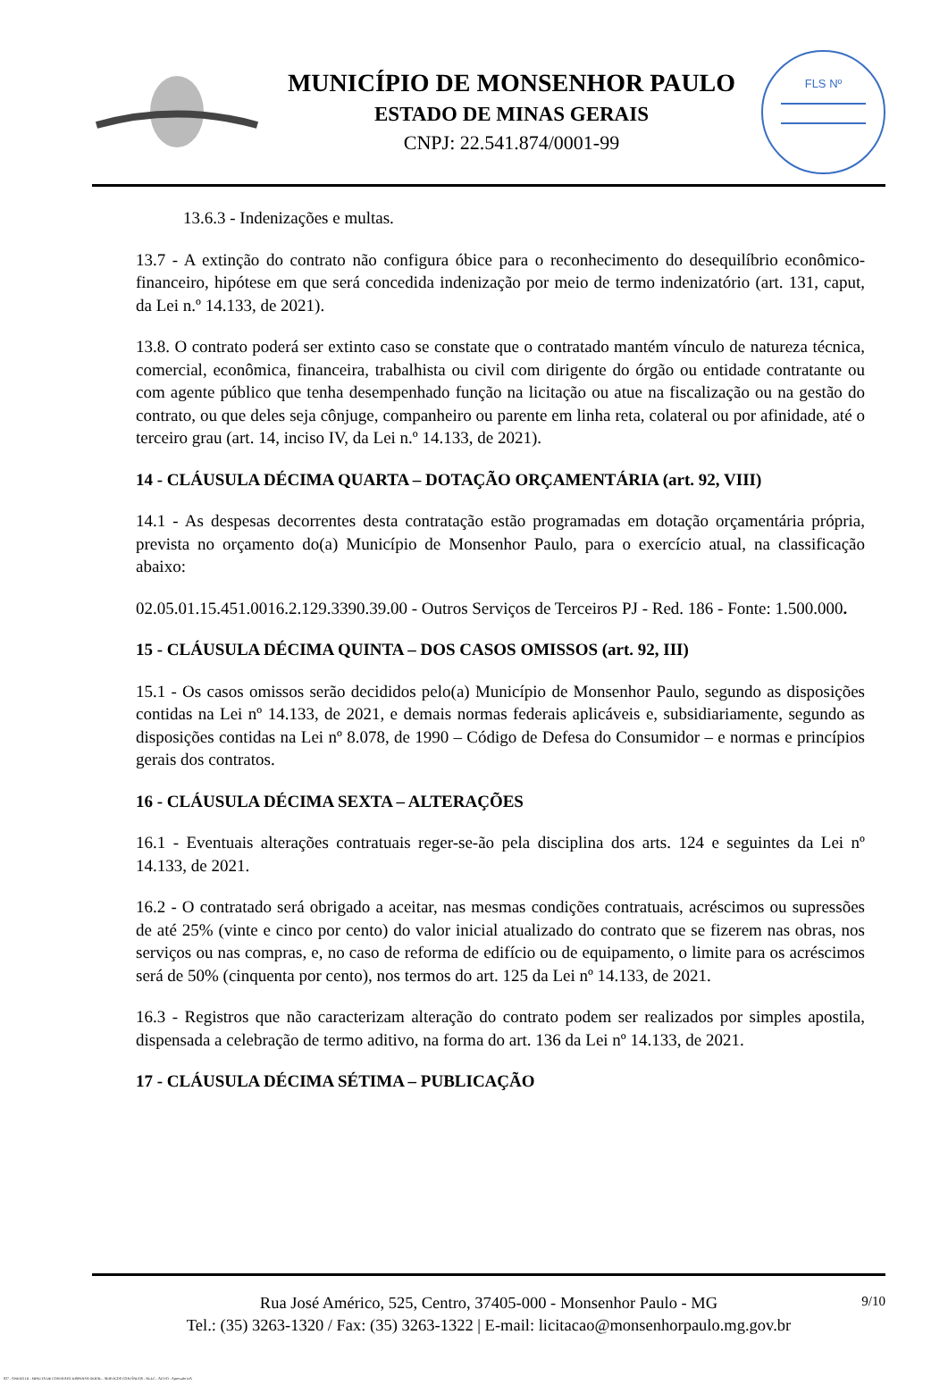MUNICÍPIO DE MONSENHOR PAULO
ESTADO DE MINAS GERAIS
CNPJ: 22.541.874/0001-99
FLS Nº
13.6.3 - Indenizações e multas.
13.7 - A extinção do contrato não configura óbice para o reconhecimento do desequilíbrio econômico-financeiro, hipótese em que será concedida indenização por meio de termo indenizatório (art. 131, caput, da Lei n.º 14.133, de 2021).
13.8. O contrato poderá ser extinto caso se constate que o contratado mantém vínculo de natureza técnica, comercial, econômica, financeira, trabalhista ou civil com dirigente do órgão ou entidade contratante ou com agente público que tenha desempenhado função na licitação ou atue na fiscalização ou na gestão do contrato, ou que deles seja cônjuge, companheiro ou parente em linha reta, colateral ou por afinidade, até o terceiro grau (art. 14, inciso IV, da Lei n.º 14.133, de 2021).
14 - CLÁUSULA DÉCIMA QUARTA – DOTAÇÃO ORÇAMENTÁRIA (art. 92, VIII)
14.1 - As despesas decorrentes desta contratação estão programadas em dotação orçamentária própria, prevista no orçamento do(a) Município de Monsenhor Paulo, para o exercício atual, na classificação abaixo:
02.05.01.15.451.0016.2.129.3390.39.00 - Outros Serviços de Terceiros PJ - Red. 186 - Fonte: 1.500.000.
15 - CLÁUSULA DÉCIMA QUINTA – DOS CASOS OMISSOS (art. 92, III)
15.1 - Os casos omissos serão decididos pelo(a) Município de Monsenhor Paulo, segundo as disposições contidas na Lei nº 14.133, de 2021, e demais normas federais aplicáveis e, subsidiariamente, segundo as disposições contidas na Lei nº 8.078, de 1990 – Código de Defesa do Consumidor – e normas e princípios gerais dos contratos.
16 - CLÁUSULA DÉCIMA SEXTA – ALTERAÇÕES
16.1 - Eventuais alterações contratuais reger-se-ão pela disciplina dos arts. 124 e seguintes da Lei nº 14.133, de 2021.
16.2 - O contratado será obrigado a aceitar, nas mesmas condições contratuais, acréscimos ou supressões de até 25% (vinte e cinco por cento) do valor inicial atualizado do contrato que se fizerem nas obras, nos serviços ou nas compras, e, no caso de reforma de edifício ou de equipamento, o limite para os acréscimos será de 50% (cinquenta por cento), nos termos do art. 125 da Lei nº 14.133, de 2021.
16.3 - Registros que não caracterizam alteração do contrato podem ser realizados por simples apostila, dispensada a celebração de termo aditivo, na forma do art. 136 da Lei nº 14.133, de 2021.
17 - CLÁUSULA DÉCIMA SÉTIMA – PUBLICAÇÃO
9/10 Rua José Américo, 525, Centro, 37405-000 - Monsenhor Paulo - MG
Tel.: (35) 3263-1320 / Fax: (35) 3263-1322 | E-mail: licitacao@monsenhorpaulo.mg.gov.br
827 - ANEXO III - MINUTA DE CONTRATO DISPENSA GERAL - SERVIÇOS CONTÍNUOS - NLLC - ATIVO - Aprovado DA